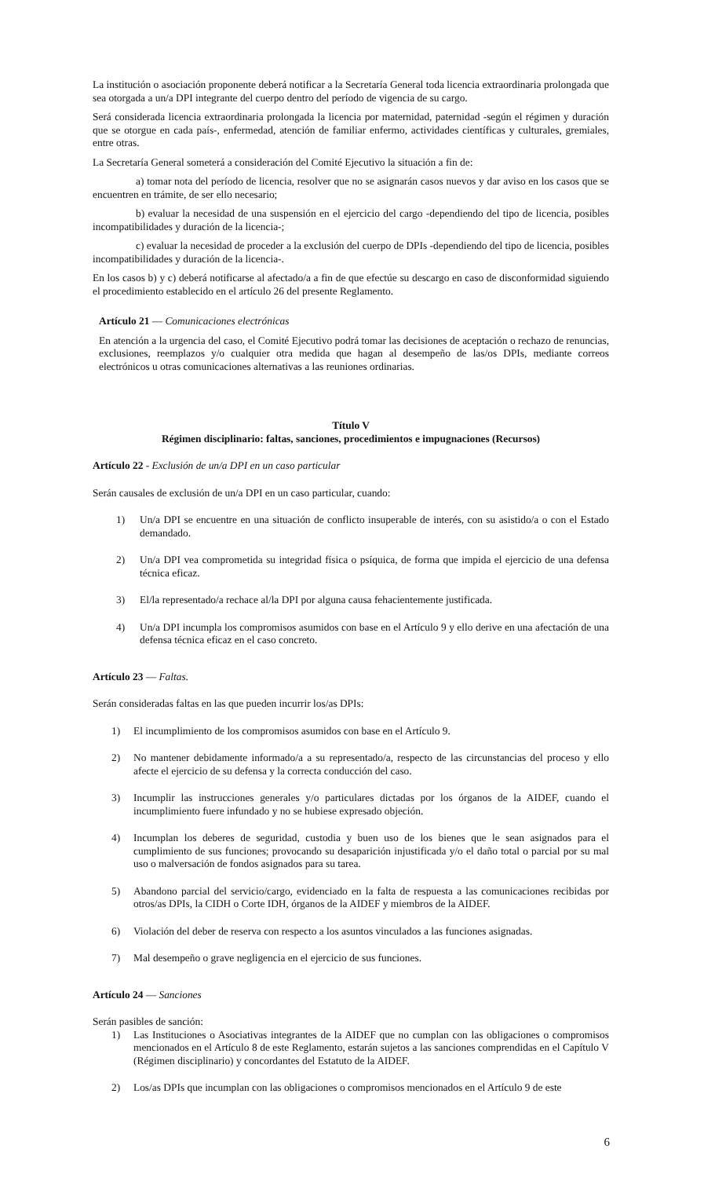La institución o asociación proponente deberá notificar a la Secretaría General toda licencia extraordinaria prolongada que sea otorgada a un/a DPI integrante del cuerpo dentro del período de vigencia de su cargo.
Será considerada licencia extraordinaria prolongada la licencia por maternidad, paternidad -según el régimen y duración que se otorgue en cada país-, enfermedad, atención de familiar enfermo, actividades científicas y culturales, gremiales, entre otras.
La Secretaría General someterá a consideración del Comité Ejecutivo la situación a fin de:
a) tomar nota del período de licencia, resolver que no se asignarán casos nuevos y dar aviso en los casos que se encuentren en trámite, de ser ello necesario;
b) evaluar la necesidad de una suspensión en el ejercicio del cargo -dependiendo del tipo de licencia, posibles incompatibilidades y duración de la licencia-;
c) evaluar la necesidad de proceder a la exclusión del cuerpo de DPIs -dependiendo del tipo de licencia, posibles incompatibilidades y duración de la licencia-.
En los casos b) y c) deberá notificarse al afectado/a a fin de que efectúe su descargo en caso de disconformidad siguiendo el procedimiento establecido en el artículo 26 del presente Reglamento.
Artículo 21 — Comunicaciones electrónicas
En atención a la urgencia del caso, el Comité Ejecutivo podrá tomar las decisiones de aceptación o rechazo de renuncias, exclusiones, reemplazos y/o cualquier otra medida que hagan al desempeño de las/os DPIs, mediante correos electrónicos u otras comunicaciones alternativas a las reuniones ordinarias.
Título V
Régimen disciplinario: faltas, sanciones, procedimientos e impugnaciones (Recursos)
Artículo 22 - Exclusión de un/a DPI en un caso particular
Serán causales de exclusión de un/a DPI en un caso particular, cuando:
1) Un/a DPI se encuentre en una situación de conflicto insuperable de interés, con su asistido/a o con el Estado demandado.
2) Un/a DPI vea comprometida su integridad física o psíquica, de forma que impida el ejercicio de una defensa técnica eficaz.
3) El/la representado/a rechace al/la DPI por alguna causa fehacientemente justificada.
4) Un/a DPI incumpla los compromisos asumidos con base en el Artículo 9 y ello derive en una afectación de una defensa técnica eficaz en el caso concreto.
Artículo 23 — Faltas.
Serán consideradas faltas en las que pueden incurrir los/as DPIs:
1) El incumplimiento de los compromisos asumidos con base en el Artículo 9.
2) No mantener debidamente informado/a a su representado/a, respecto de las circunstancias del proceso y ello afecte el ejercicio de su defensa y la correcta conducción del caso.
3) Incumplir las instrucciones generales y/o particulares dictadas por los órganos de la AIDEF, cuando el incumplimiento fuere infundado y no se hubiese expresado objeción.
4) Incumplan los deberes de seguridad, custodia y buen uso de los bienes que le sean asignados para el cumplimiento de sus funciones; provocando su desaparición injustificada y/o el daño total o parcial por su mal uso o malversación de fondos asignados para su tarea.
5) Abandono parcial del servicio/cargo, evidenciado en la falta de respuesta a las comunicaciones recibidas por otros/as DPIs, la CIDH o Corte IDH, órganos de la AIDEF y miembros de la AIDEF.
6) Violación del deber de reserva con respecto a los asuntos vinculados a las funciones asignadas.
7) Mal desempeño o grave negligencia en el ejercicio de sus funciones.
Artículo 24 — Sanciones
Serán pasibles de sanción:
1) Las Instituciones o Asociativas integrantes de la AIDEF que no cumplan con las obligaciones o compromisos mencionados en el Artículo 8 de este Reglamento, estarán sujetos a las sanciones comprendidas en el Capítulo V (Régimen disciplinario) y concordantes del Estatuto de la AIDEF.
2) Los/as DPIs que incumplan con las obligaciones o compromisos mencionados en el Artículo 9 de este
6